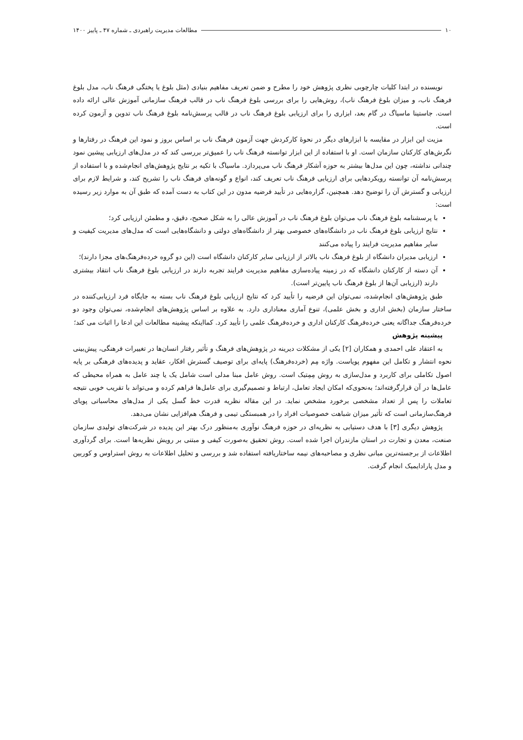۱۰ مطالعات مدیریت راهبردی ـ شماره ۴۷ ـ پاییز ۱۴۰۰
نویسنده در ابتدا کلیات چارچوبی نظری پژوهش خود را مطرح و ضمن تعریف مفاهیم بنیادی (مثل بلوغ یا پختگی فرهنگ ناب، مدل بلوغ فرهنگ ناب، و میزان بلوغ فرهنگ ناب)، روش‌هایی را برای بررسی بلوغ فرهنگ ناب در قالب فرهنگ سازمانی آموزش عالی ارائه داده است. جاستینا ماسیاگ در گام بعد، ابزاری را برای ارزیابی بلوغ فرهنگ ناب در قالب پرسش‌نامه بلوغ فرهنگ ناب تدوین و آزمون کرده است.
مزیت این ابزار در مقایسه با ابزارهای دیگر در نحوهٔ کارکردش جهت آزمون فرهنگ ناب بر اساس بروز و نمود این فرهنگ در رفتارها و نگرش‌های کارکنان سازمان است. او با استفاده از این ابزار توانسته فرهنگ ناب را عمیق‌تر بررسی کند که در مدل‌های ارزیابی پیشین نمود چندانی نداشته، چون این مدل‌ها بیشتر به حوزه آشکار فرهنگ ناب می‌پردازد. ماسیاگ با تکیه بر نتایج پژوهش‌های انجام‌شده و با استفاده از پرسش‌نامه آن توانسته رویکردهایی برای ارزیابی فرهنگ ناب تعریف کند، انواع و گونه‌های فرهنگ ناب را تشریح کند، و شرایط لازم برای ارزیابی و گسترش آن را توضیح دهد. همچنین، گزاره‌هایی در تأیید فرضیه مدون در این کتاب به دست آمده که طبق آن به موارد زیر رسیده است:
با پرسشنامه بلوغ فرهنگ ناب می‌توان بلوغ فرهنگ ناب در آموزش عالی را به شکل صحیح، دقیق، و مطمئن ارزیابی کرد؛
نتایج ارزیابی بلوغ فرهنگ ناب در دانشگاه‌های خصوصی بهتر از دانشگاه‌های دولتی و دانشگاه‌هایی است که مدل‌های مدیریت کیفیت و سایر مفاهیم مدیریت فرایند را پیاده می‌کنند
ارزیابی مدیران دانشگاه از بلوغ فرهنگ ناب بالاتر از ارزیابی سایر کارکنان دانشگاه است (این دو گروه خرده‌فرهنگ‌های مجزا دارند)؛
آن دسته از کارکنان دانشگاه که در زمینه پیاده‌سازی مفاهیم مدیریت فرایند تجربه دارند در ارزیابی بلوغ فرهنگ ناب انتقاد بیشتری دارند (ارزیابی آن‌ها از بلوغ فرهنگ ناب پایین‌تر است).
طبق پژوهش‌های انجام‌شده، نمی‌توان این فرضیه را تأیید کرد که نتایج ارزیابی بلوغ فرهنگ ناب بسته به جایگاه فرد ارزیابی‌کننده در ساختار سازمان (بخش اداری و بخش علمی)، تنوع آماری معناداری دارد. به علاوه بر اساس پژوهش‌های انجام‌شده، نمی‌توان وجود دو خرده‌فرهنگ جداگانه یعنی خرده‌فرهنگ کارکنان اداری و خرده‌فرهنگ علمی را تأیید کرد. کمااینکه پیشینه مطالعات این ادعا را اثبات می کند؛
پیشینه پژوهش
به اعتقاد علی احمدی و همکاران [۲] یکی از مشکلات دیرینه در پژوهش‌های فرهنگ و تأثیر رفتار انسان‌ها در تغییرات فرهنگی، پیش‌بینی نحوه انتشار و تکامل این مفهوم پویاست. واژه مِم (خرده‌فرهنگ) پایه‌ای برای توصیف گسترش افکار، عقاید و پدیده‌های فرهنگی بر پایه اصول تکاملی برای کاربرد و مدل‌سازی به روش مِمِتیک است. روش عامل مبنا مدلی است شامل یک یا چند عامل به همراه محیطی که عامل‌ها در آن قرارگرفته‌اند؛ به‌نحوی‌که امکان ایجاد تعامل، ارتباط و تصمیم‌گیری برای عامل‌ها فراهم کرده و می‌تواند با تقریب خوبی نتیجه تعاملات را پس از تعداد مشخصی برخورد مشخص نماید. در این مقاله نظریه قدرت خط گسل یکی از مدل‌های محاسباتی پویای فرهنگ‌سازمانی است که تأثیر میزان شباهت خصوصیات افراد را در همبستگی تیمی و فرهنگ هم‌افزایی نشان می‌دهد.
پژوهش دیگری [۳] با هدف دستیابی به نظریه‌ای در حوزه فرهنگ نوآوری به‌منظور درک بهتر این پدیده در شرکت‌های تولیدی سازمان صنعت، معدن و تجارت در استان مازندران اجرا شده است. روش تحقیق به‌صورت کیفی و مبتنی بر رویش نظریه‌ها است. برای گردآوری اطلاعات از برجسته‌ترین مبانی نظری و مصاحبه‌های نیمه ساختاریافته استفاده شد و بررسی و تحلیل اطلاعات به روش استراوس و کوربین و مدل پارادایمیک انجام گرفت.